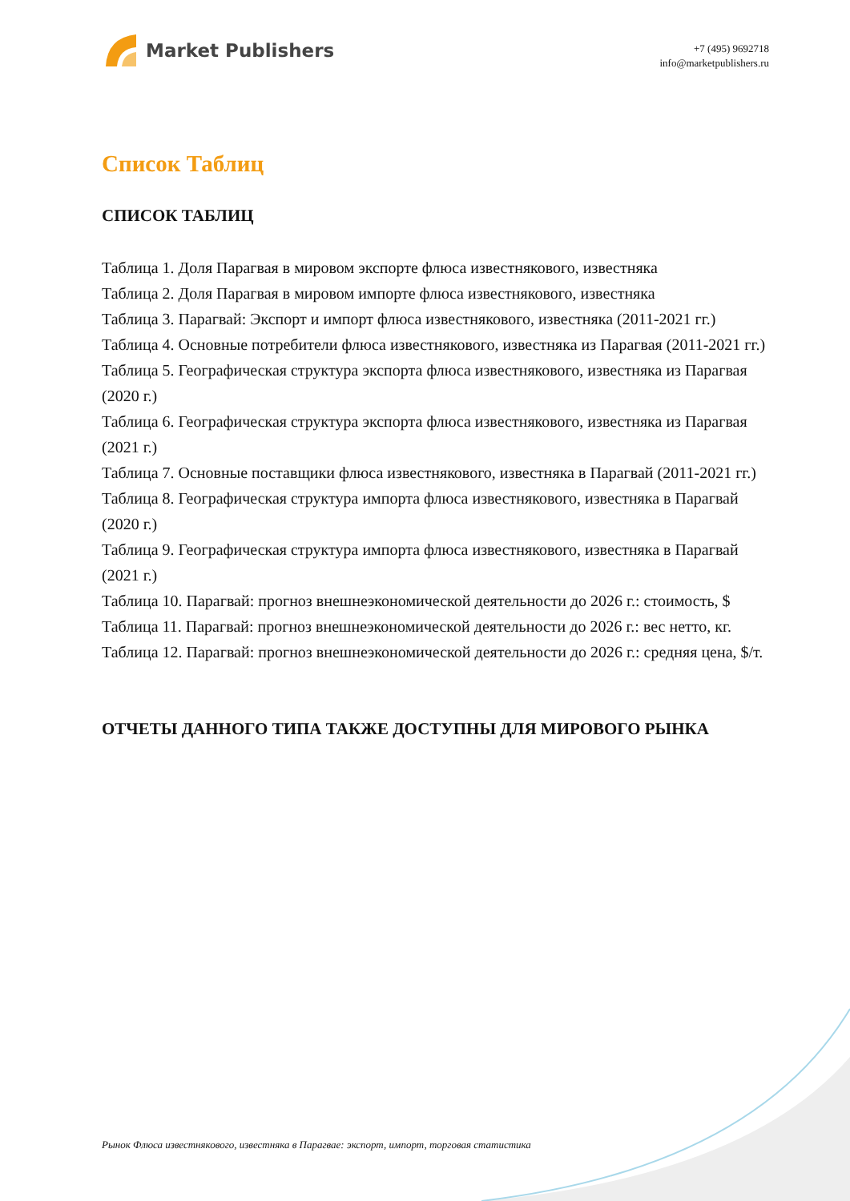Market Publishers
+7 (495) 9692718
info@marketpublishers.ru
Список Таблиц
СПИСОК ТАБЛИЦ
Таблица 1. Доля Парагвая в мировом экспорте флюса известнякового, известняка
Таблица 2. Доля Парагвая в мировом импорте флюса известнякового, известняка
Таблица 3. Парагвай: Экспорт и импорт флюса известнякового, известняка (2011-2021 гг.)
Таблица 4. Основные потребители флюса известнякового, известняка из Парагвая (2011-2021 гг.)
Таблица 5. Географическая структура экспорта флюса известнякового, известняка из Парагвая (2020 г.)
Таблица 6. Географическая структура экспорта флюса известнякового, известняка из Парагвая (2021 г.)
Таблица 7. Основные поставщики флюса известнякового, известняка в Парагвай (2011-2021 гг.)
Таблица 8. Географическая структура импорта флюса известнякового, известняка в Парагвай (2020 г.)
Таблица 9. Географическая структура импорта флюса известнякового, известняка в Парагвай (2021 г.)
Таблица 10. Парагвай: прогноз внешнеэкономической деятельности до 2026 г.: стоимость, $
Таблица 11. Парагвай: прогноз внешнеэкономической деятельности до 2026 г.: вес нетто, кг.
Таблица 12. Парагвай: прогноз внешнеэкономической деятельности до 2026 г.: средняя цена, $/т.
ОТЧЕТЫ ДАННОГО ТИПА ТАКЖЕ ДОСТУПНЫ ДЛЯ МИРОВОГО РЫНКА
Рынок Флюса известнякового, известняка в Парагвае: экспорт, импорт, торговая статистика